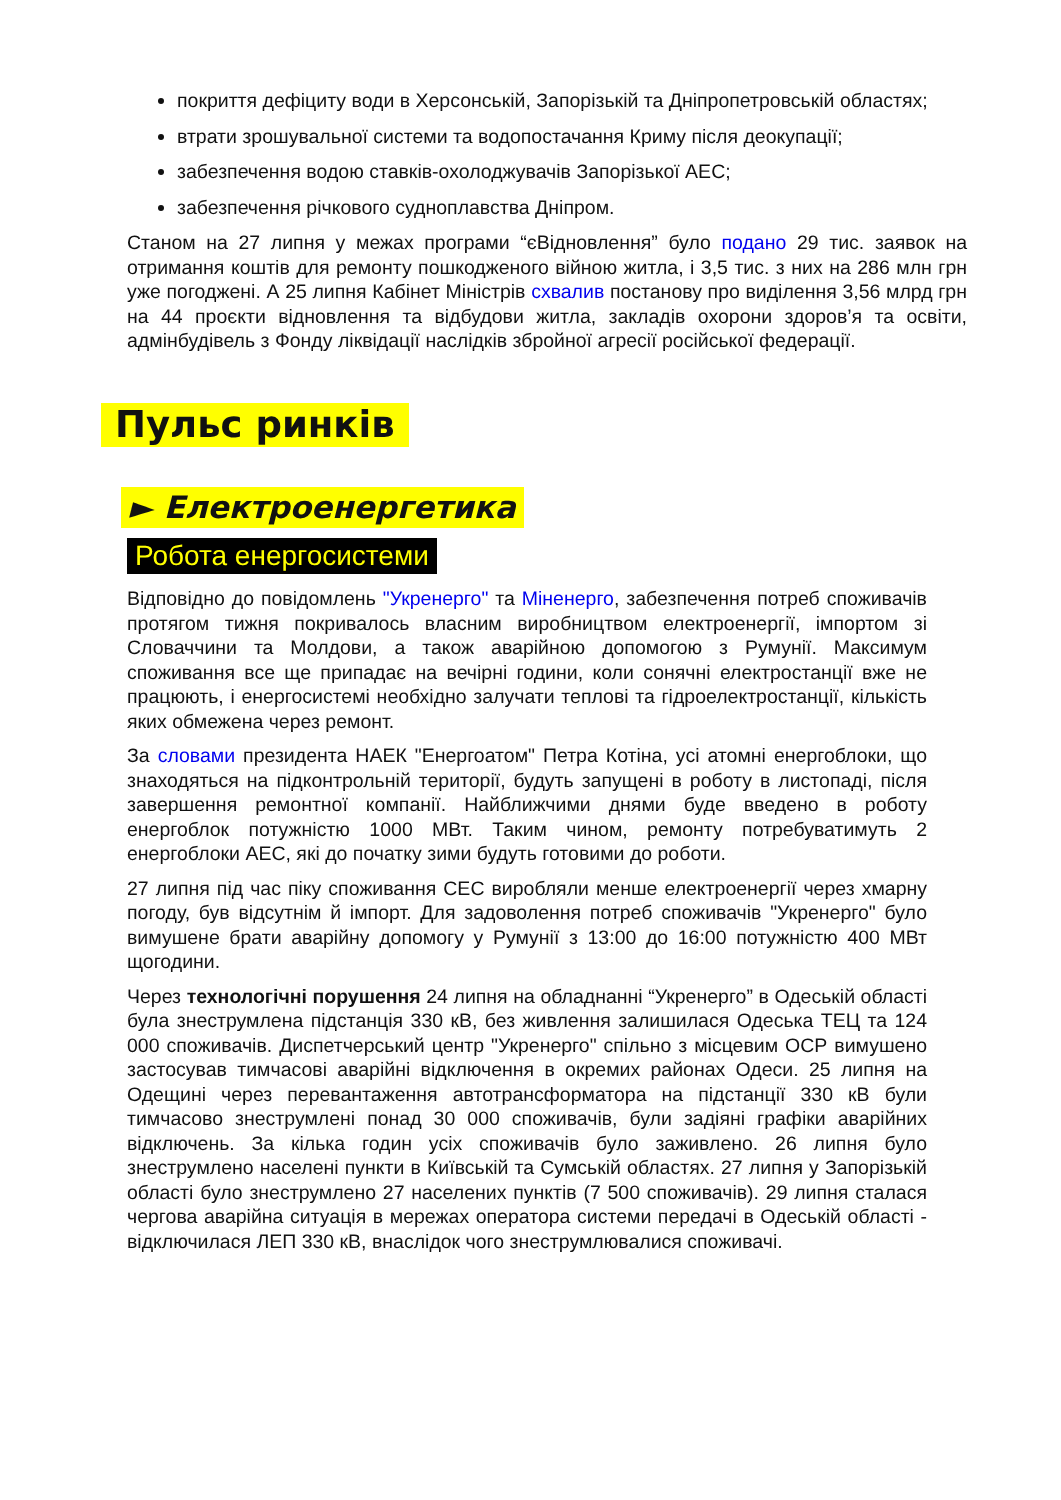покриття дефіциту води в Херсонській, Запорізькій та Дніпропетровській областях;
втрати зрошувальної системи та водопостачання Криму після деокупації;
забезпечення водою ставків-охолоджувачів Запорізької АЕС;
забезпечення річкового судноплавства Дніпром.
Станом на 27 липня у межах програми “єВідновлення” було подано 29 тис. заявок на отримання коштів для ремонту пошкодженого війною житла, і 3,5 тис. з них на 286 млн грн уже погоджені. А 25 липня Кабінет Міністрів схвалив постанову про виділення 3,56 млрд грн на 44 проєкти відновлення та відбудови житла, закладів охорони здоров’я та освіти, адмінбудівель з Фонду ліквідації наслідків збройної агресії російської федерації.
Пульс ринків
► Електроенергетика
Робота енергосистеми
Відповідно до повідомлень "Укренерго" та Міненерго, забезпечення потреб споживачів протягом тижня покривалось власним виробництвом електроенергії, імпортом зі Словаччини та Молдови, а також аварійною допомогою з Румунії. Максимум споживання все ще припадає на вечірні години, коли сонячні електростанції вже не працюють, і енергосистемі необхідно залучати теплові та гідроелектростанції, кількість яких обмежена через ремонт.
За словами президента НАЕК "Енергоатом" Петра Котіна, усі атомні енергоблоки, що знаходяться на підконтрольній території, будуть запущені в роботу в листопаді, після завершення ремонтної компанії. Найближчими днями буде введено в роботу енергоблок потужністю 1000 МВт. Таким чином, ремонту потребуватимуть 2 енергоблоки АЕС, які до початку зими будуть готовими до роботи.
27 липня під час піку споживання СЕС виробляли менше електроенергії через хмарну погоду, був відсутнім й імпорт. Для задоволення потреб споживачів "Укренерго" було вимушене брати аварійну допомогу у Румунії з 13:00 до 16:00 потужністю 400 МВт щогодини.
Через технологічні порушення 24 липня на обладнанні “Укренерго” в Одеській області була знеструмлена підстанція 330 кВ, без живлення залишилася Одеська ТЕЦ та 124 000 споживачів. Диспетчерський центр "Укренерго" спільно з місцевим ОСР вимушено застосував тимчасові аварійні відключення в окремих районах Одеси. 25 липня на Одещині через перевантаження автотрансформатора на підстанції 330 кВ були тимчасово знеструмлені понад 30 000 споживачів, були задіяні графіки аварійних відключень. За кілька годин усіх споживачів було заживлено. 26 липня було знеструмлено населені пункти в Київській та Сумській областях. 27 липня у Запорізькій області було знеструмлено 27 населених пунктів (7 500 споживачів). 29 липня сталася чергова аварійна ситуація в мережах оператора системи передачі в Одеській області - відключилася ЛЕП 330 кВ, внаслідок чого знеструмлювалися споживачі.